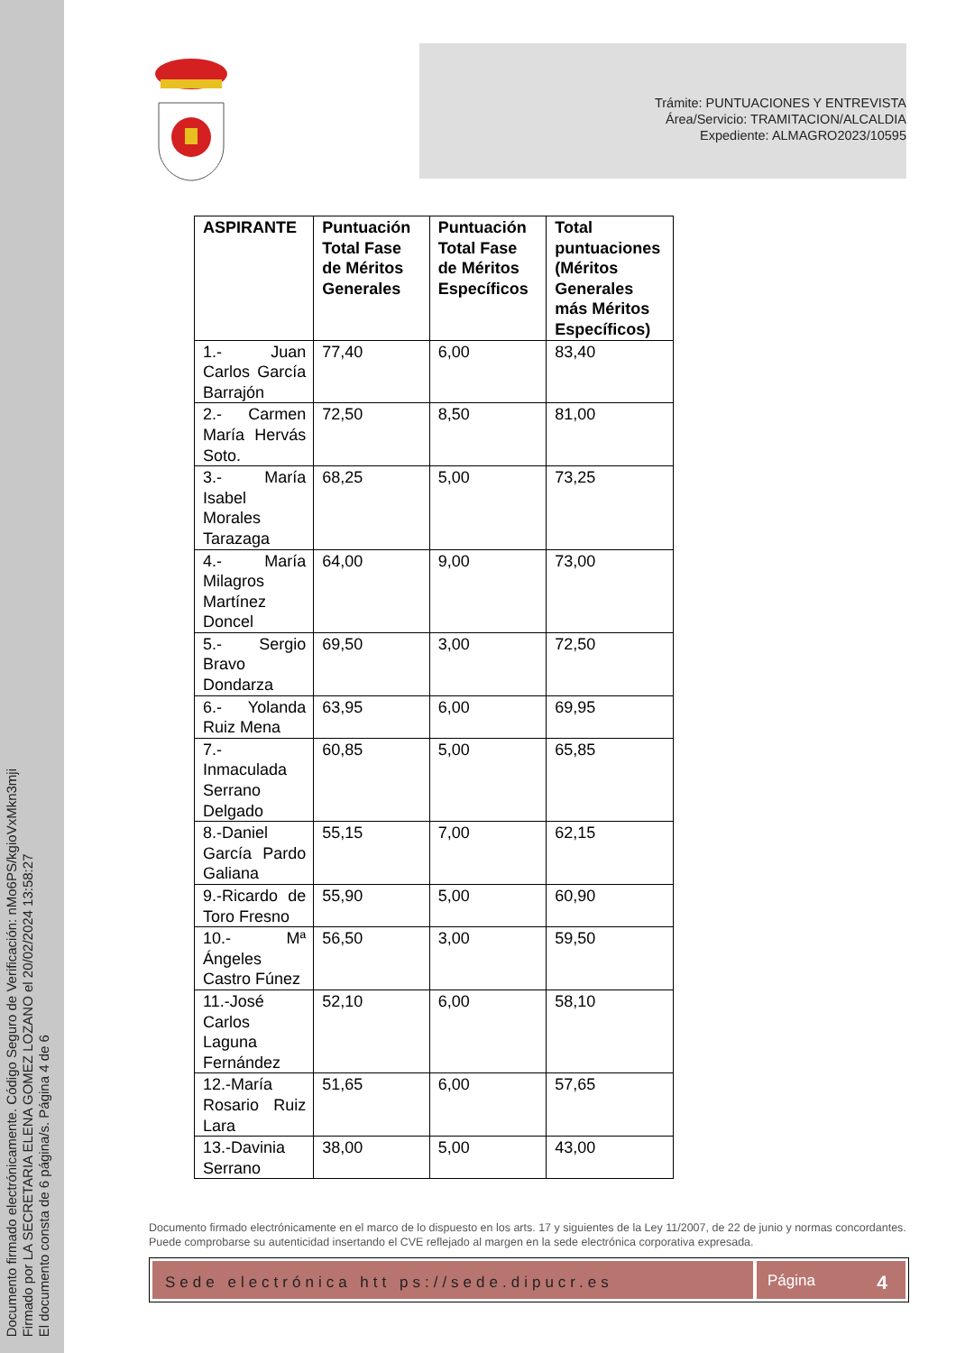Documento firmado electrónicamente. Código Seguro de Verificación: nMo6PS/kgioVxMkn3mji
Firmado por LA SECRETARIA ELENA GOMEZ LOZANO el 20/02/2024 13:58:27
El documento consta de 6 página/s. Página 4 de 6
Trámite: PUNTUACIONES Y ENTREVISTA
Área/Servicio: TRAMITACION/ALCALDIA
Expediente: ALMAGRO2023/10595
| ASPIRANTE | Puntuación Total Fase de Méritos Generales | Puntuación Total Fase de Méritos Específicos | Total puntuaciones (Méritos Generales más Méritos Específicos) |
| --- | --- | --- | --- |
| 1.- Juan Carlos García Barrajón | 77,40 | 6,00 | 83,40 |
| 2.- Carmen María Hervás Soto. | 72,50 | 8,50 | 81,00 |
| 3.- María Isabel Morales Tarazaga | 68,25 | 5,00 | 73,25 |
| 4.- María Milagros Martínez Doncel | 64,00 | 9,00 | 73,00 |
| 5.- Sergio Bravo Dondarza | 69,50 | 3,00 | 72,50 |
| 6.- Yolanda Ruiz Mena | 63,95 | 6,00 | 69,95 |
| 7.- Inmaculada Serrano Delgado | 60,85 | 5,00 | 65,85 |
| 8.-Daniel García Pardo Galiana | 55,15 | 7,00 | 62,15 |
| 9.-Ricardo de Toro Fresno | 55,90 | 5,00 | 60,90 |
| 10.- Mª Ángeles Castro Fúnez | 56,50 | 3,00 | 59,50 |
| 11.-José Carlos Laguna Fernández | 52,10 | 6,00 | 58,10 |
| 12.-María Rosario Ruiz Lara | 51,65 | 6,00 | 57,65 |
| 13.-Davinia Serrano | 38,00 | 5,00 | 43,00 |
Documento firmado electrónicamente en el marco de lo dispuesto en los arts. 17 y siguientes de la Ley 11/2007, de 22 de junio y normas concordantes. Puede comprobarse su autenticidad insertando el CVE reflejado al margen en la sede electrónica corporativa expresada.
Sede electrónica htt ps://sede.dipucr.es
Página 4